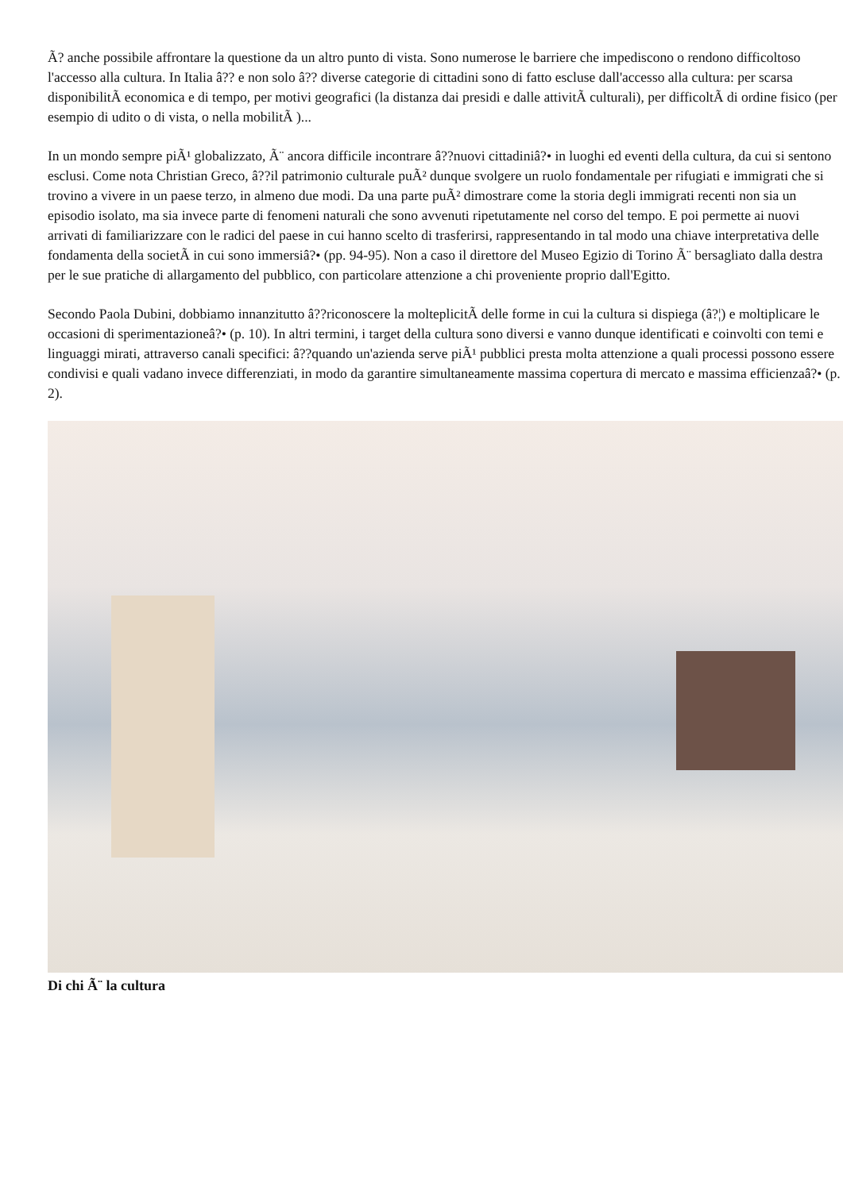Ã? anche possibile affrontare la questione da un altro punto di vista. Sono numerose le barriere che impediscono o rendono difficoltoso l'accesso alla cultura. In Italia â?? e non solo â?? diverse categorie di cittadini sono di fatto escluse dall'accesso alla cultura: per scarsa disponibilitÃ economica e di tempo, per motivi geografici (la distanza dai presidi e dalle attivitÃ culturali), per difficoltÃ di ordine fisico (per esempio di udito o di vista, o nella mobilitÃ )...
In un mondo sempre piÃ¹ globalizzato, Ã¨ ancora difficile incontrare â??nuovi cittadiniâ?• in luoghi ed eventi della cultura, da cui si sentono esclusi. Come nota Christian Greco, â??il patrimonio culturale puÃ² dunque svolgere un ruolo fondamentale per rifugiati e immigrati che si trovino a vivere in un paese terzo, in almeno due modi. Da una parte puÃ² dimostrare come la storia degli immigrati recenti non sia un episodio isolato, ma sia invece parte di fenomeni naturali che sono avvenuti ripetutamente nel corso del tempo. E poi permette ai nuovi arrivati di familiarizzare con le radici del paese in cui hanno scelto di trasferirsi, rappresentando in tal modo una chiave interpretativa delle fondamenta della societÃ in cui sono immersiâ?• (pp. 94-95). Non a caso il direttore del Museo Egizio di Torino Ã¨ bersagliato dalla destra per le sue pratiche di allargamento del pubblico, con particolare attenzione a chi proveniente proprio dall'Egitto.
Secondo Paola Dubini, dobbiamo innanzitutto â??riconoscere la molteplicitÃ delle forme in cui la cultura si dispiega (â?¦) e moltiplicare le occasioni di sperimentazioneâ?• (p. 10). In altri termini, i target della cultura sono diversi e vanno dunque identificati e coinvolti con temi e linguaggi mirati, attraverso canali specifici: â??quando un'azienda serve piÃ¹ pubblici presta molta attenzione a quali processi possono essere condivisi e quali vadano invece differenziati, in modo da garantire simultaneamente massima copertura di mercato e massima efficienzaâ?• (p. 2).
Di chi Ã¨ la cultura